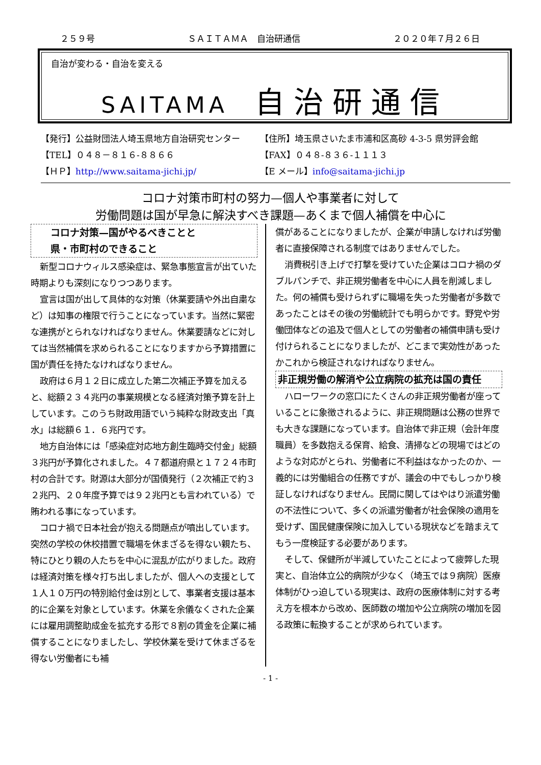２５９号 ＳＡＩＴＡＭＡ　自治研通信 ２０２０年７月２６日
自治が変わる・自治を変える
SAITAMA 自治研通信
【発行】公益財団法人埼玉県地方自治研究センター
【住所】埼玉県さいたま市浦和区高砂 4-3-5 県労評会館
【TEL】０４８－８１６-８８６６
【FAX】０４８-８３６-１１１３
【ＨＰ】http://www.saitama-jichi.jp/
【E メール】info@saitama-jichi.jp
コロナ対策市町村の努力—個人や事業者に対して
労働問題は国が早急に解決すべき課題—あくまで個人補償を中心に
コロナ対策—国がやるべきことと
県・市町村のできること
新型コロナウィルス感染症は、緊急事態宣言が出ていた時期よりも深刻になりつつあります。
宣言は国が出して具体的な対策（休業要請や外出自粛など）は知事の権限で行うことになっています。当然に緊密な連携がとられなければなりません。休業要請などに対しては当然補償を求められることになりますから予算措置に国が責任を持たなければなりません。
政府は６月１２日に成立した第二次補正予算を加えると、総額２３４兆円の事業規模となる経済対策予算を計上しています。このうち財政用語でいう純粋な財政支出「真水」は総額６１．６兆円です。
地方自治体には「感染症対応地方創生臨時交付金」総額３兆円が予算化されました。４７都道府県と１７２４市町村の合計です。財源は大部分が国債発行（２次補正で約３２兆円、２０年度予算では９２兆円とも言われている）で賄われる事になっています。
コロナ禍で日本社会が抱える問題点が噴出しています。突然の学校の休校措置で職場を休まざるを得ない親たち、特にひとり親の人たちを中心に混乱が広がりました。政府は経済対策を様々打ち出しましたが、個人への支援として１人１０万円の特別給付金は別として、事業者支援は基本的に企業を対象としています。休業を余儀なくされた企業には雇用調整助成金を拡充する形で８割の賃金を企業に補償することになりましたし、学校休業を受けて休まざるを得ない労働者にも補
償があることになりましたが、企業が申請しなければ労働者に直接保障される制度ではありませんでした。
消費税引き上げで打撃を受けていた企業はコロナ禍のダブルパンチで、非正規労働者を中心に人員を削減しました。何の補償も受けられずに職場を失った労働者が多数であったことはその後の労働統計でも明らかです。野党や労働団体などの追及で個人としての労働者の補償申請も受け付けられることになりましたが、どこまで実効性があったかこれから検証されなければなりません。
非正規労働の解消や公立病院の拡充は国の責任
ハローワークの窓口にたくさんの非正規労働者が座っていることに象徴されるように、非正規問題は公務の世界でも大きな課題になっています。自治体で非正規（会計年度職員）を多数抱える保育、給食、清掃などの現場ではどのような対応がとられ、労働者に不利益はなかったのか、一義的には労働組合の任務ですが、議会の中でもしっかり検証しなければなりません。民間に関してはやはり派遣労働の不法性について、多くの派遣労働者が社会保険の適用を受けず、国民健康保険に加入している現状などを踏まえてもう一度検証する必要があります。
そして、保健所が半減していたことによって疲弊した現実と、自治体立公的病院が少なく（埼玉では９病院）医療体制がひっ迫している現実は、政府の医療体制に対する考え方を根本から改め、医師数の増加や公立病院の増加を図る政策に転換することが求められています。
- 1 -